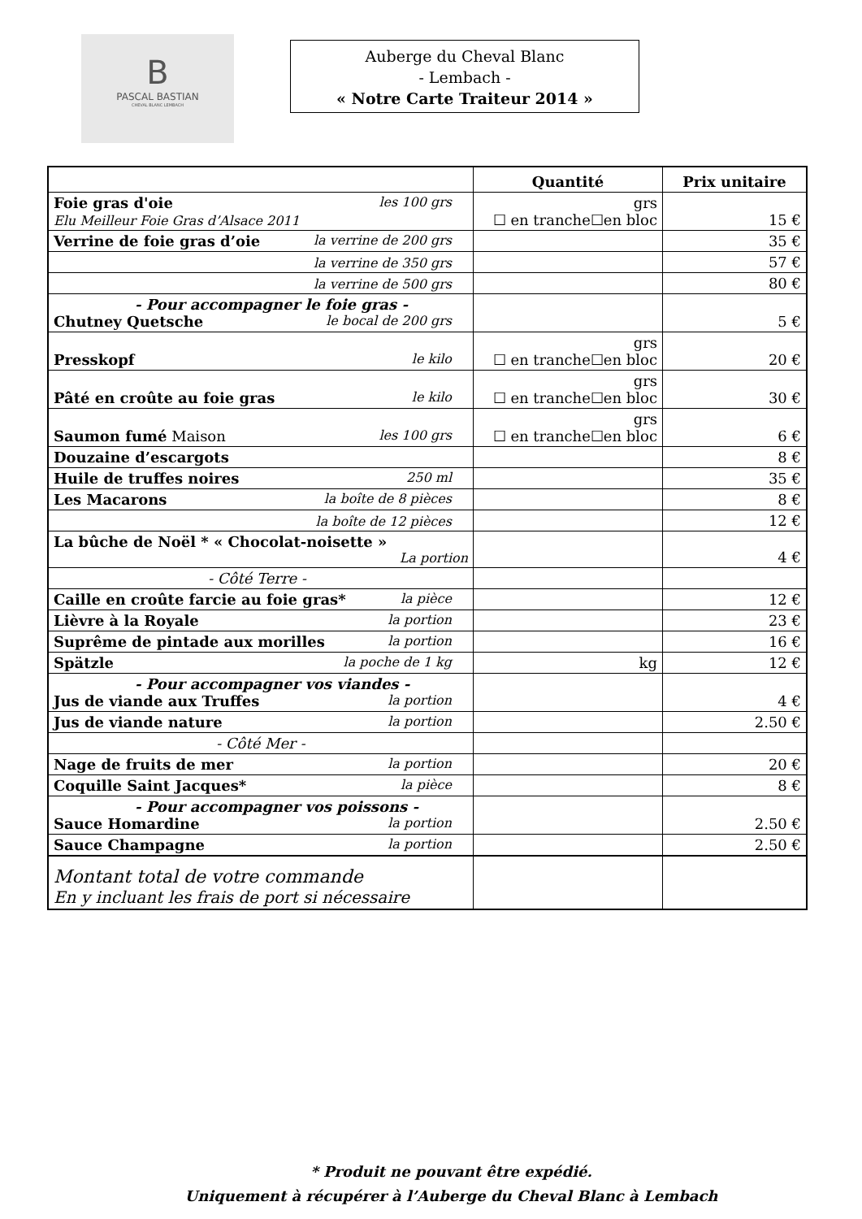B
PASCAL BASTIAN
CHEVAL BLANC LEMBACH
Auberge du Cheval Blanc
- Lembach -
« Notre Carte Traiteur 2014 »
| | Quantité | Prix unitaire |
| --- | --- | --- |
| Foie gras d'oie les 100 grs Elu Meilleur Foie Gras d’Alsace 2011 | grs ☐ en tranche☐en bloc | 15 € |
| Verrine de foie gras d’oie la verrine de 200 grs | | 35 € |
| la verrine de 350 grs | | 57 € |
| la verrine de 500 grs | | 80 € |
| - Pour accompagner le foie gras - Chutney Quetsche le bocal de 200 grs | | 5 € |
| Presskopf le kilo | grs ☐ en tranche☐en bloc | 20 € |
| Pâté en croûte au foie gras le kilo | grs ☐ en tranche☐en bloc | 30 € |
| Saumon fumé Maison les 100 grs | grs ☐ en tranche☐en bloc | 6 € |
| Douzaine d’escargots | | 8 € |
| Huile de truffes noires 250 ml | | 35 € |
| Les Macarons la boîte de 8 pièces | | 8 € |
| la boîte de 12 pièces | | 12 € |
| La bûche de Noël * « Chocolat-noisette » La portion | | 4 € |
| - Côté Terre - | | |
| Caille en croûte farcie au foie gras* la pièce | | 12 € |
| Lièvre à la Royale la portion | | 23 € |
| Suprême de pintade aux morilles la portion | | 16 € |
| Spätzle la poche de 1 kg | kg | 12 € |
| - Pour accompagner vos viandes - Jus de viande aux Truffes la portion | | 4 € |
| Jus de viande nature la portion | | 2.50 € |
| - Côté Mer - | | |
| Nage de fruits de mer la portion | | 20 € |
| Coquille Saint Jacques* la pièce | | 8 € |
| - Pour accompagner vos poissons - Sauce Homardine la portion | | 2.50 € |
| Sauce Champagne la portion | | 2.50 € |
| Montant total de votre commande En y incluant les frais de port si nécessaire | | |
* Produit ne pouvant être expédié.
Uniquement à récupérer à l’Auberge du Cheval Blanc à Lembach